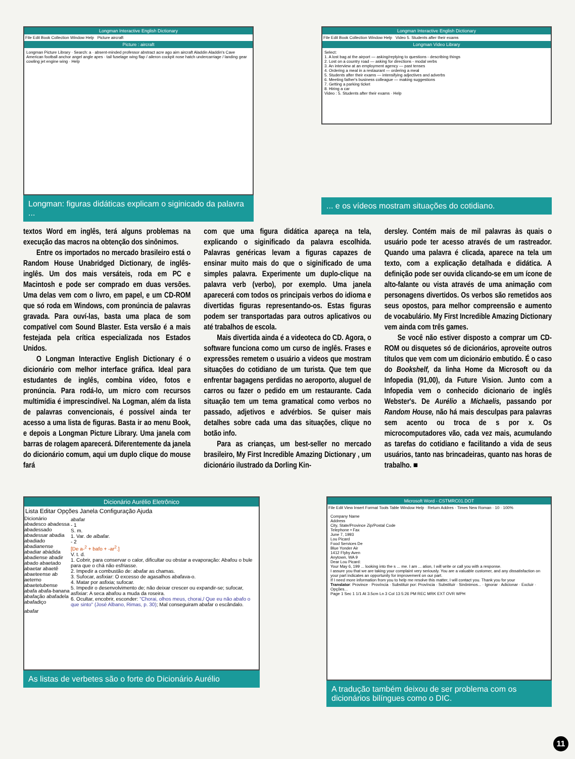Longman Interactive English Dictionary
File Edit Book Collection Window Help Picture aircraft
Picture : aircraft
Longman Picture Library · Search: a · absent-minded professor abstract acre ago aim aircraft Aladdin Aladdin's Cave American football anchor angel angle apes · tail fuselage wing flap / aileron cockpit nose hatch undercarriage / landing gear cowling jet engine wing · Help
Longman: figuras didáticas explicam o siginicado da palavra ...
Longman Interactive English Dictionary
File Edit Book Collection Window Help Video 5. Students after their exams
Longman Video Library
Select:
1. A lost bag at the airport — asking/replying to questions - describing things
2. Lost on a country road — asking for directions - modal verbs
3. An interview at an employment agency — past tenses
4. Ordering a meal in a restaurant — ordering a meal
5. Students after their exams — intensifying adjectives and adverbs
6. Meeting father's business colleague — making suggestions
7. Getting a parking ticket
8. Hiring a car
Video : 5. Students after their exams · Help
... e os vídeos mostram situações do cotidiano.
textos Word em inglês, terá alguns problemas na execução das macros na obtenção dos sinônimos.
Entre os importados no mercado brasileiro está o Random House Unabridged Dictionary, de inglês-inglês. Um dos mais versáteis, roda em PC e Macintosh e pode ser comprado em duas versões. Uma delas vem com o livro, em papel, e um CD-ROM que só roda em Windows, com pronúncia de palavras gravada. Para ouví-las, basta uma placa de som compatível com Sound Blaster. Esta versão é a mais festejada pela crítica especializada nos Estados Unidos.
O Longman Interactive English Dictionary é o dicionário com melhor interface gráfica. Ideal para estudantes de inglês, combina vídeo, fotos e pronúncia. Para rodá-lo, um micro com recursos multimídia é imprescindível. Na Logman, além da lista de palavras convencionais, é possível ainda ter acesso a uma lista de figuras. Basta ir ao menu Book, e depois a Longman Picture Library. Uma janela com barras de rolagem aparecerá. Diferentemente da janela do dicionário comum, aqui um duplo clique do mouse fará
com que uma figura didática apareça na tela, explicando o siginificado da palavra escolhida. Palavras genéricas levam a figuras capazes de ensinar muito mais do que o siginificado de uma simples palavra. Experimente um duplo-clique na palavra verb (verbo), por exemplo. Uma janela aparecerá com todos os principais verbos do idioma e divertidas figuras representando-os. Estas figuras podem ser transportadas para outros aplicativos ou até trabalhos de escola.
Mais divertida ainda é a videoteca do CD. Agora, o software funciona como um curso de inglês. Frases e expressões remetem o usuário a videos que mostram situações do cotidiano de um turista. Que tem que enfrentar bagagens perdidas no aeroporto, aluguel de carros ou fazer o pedido em um restaurante. Cada situação tem um tema gramatical como verbos no passado, adjetivos e advérbios. Se quiser mais detalhes sobre cada uma das situações, clique no botão info.
Para as crianças, um best-seller no mercado brasileiro, My First Incredible Amazing Dictionary , um dicionário ilustrado da Dorling Kin-
dersley. Contém mais de mil palavras às quais o usuário pode ter acesso através de um rastreador. Quando uma palavra é clicada, aparece na tela um texto, com a explicação detalhada e didática. A definição pode ser ouvida clicando-se em um ícone de alto-falante ou vista através de uma animação com personagens divertidos. Os verbos são remetidos aos seus opostos, para melhor compreensão e aumento de vocabulário. My First Incredible Amazing Dictionary vem ainda com três games.
Se você não estiver disposto a comprar um CD-ROM ou disquetes só de dicionários, aproveite outros títulos que vem com um dicionário embutido. É o caso do Bookshelf, da linha Home da Microsoft ou da Infopedia (91,00), da Future Vision. Junto com a Infopedia vem o conhecido dicionario de inglês Webster's. De Aurélio a Michaelis, passando por Random House, não há mais desculpas para palavras sem acento ou troca de s por x. Os microcomputadores vão, cada vez mais, acumulando as tarefas do cotidiano e facilitando a vida de seus usuários, tanto nas brincadeiras, quanto nas horas de trabalho. ■
Dicionário Aurélio Eletrônico
Lista Editar Opções Janela Configuração Ajuda
Dicionário
abadesco abadessa abadessado abadessar abadia abadiado abadianense abadiar abádida abadiense abadir abado abaetado abaetar abaetê abaeteense ab aeterno abaetetubense abafa abafa-banana abafação abafadela abafadiço
abafar
- 1
S. m.
1. Var. de albafar.
- 2
[De a-<sup>2</sup> + bafo + -ar<sup>2</sup>.]
V. t. d.
1. Cobrir, para conservar o calor, dificultar ou obstar a evaporação: Abafou o bule para que o chá não esfriasse.
2. Impedir a combustão de: abafar as chamas.
3. Sufocar, asfixiar: O excesso de agasalhos abafava-o.
4. Matar por asfixia; sufocar.
5. Impedir o desenvolvimento de; não deixar crescer ou expandir-se; sufocar, asfixiar: A seca abafou a muda da roseira.
6. Ocultar, encobrir, esconder: "Chorai, olhos meus, chorai,/ Que eu não abafo o que sinto" (José Albano, Rimas, p. 30); Mal conseguiram abafar o escândalo.
abafar
As listas de verbetes são o forte do Dicionário Aurélio
Microsoft Word - CSTMRC01.DOT
File Edit View Insert Format Tools Table Window Help · Return Addres · Times New Roman · 10 · 100%
Company Name
Address
City, State/Province Zip/Postal Code
Telephone • Fax
June 7, 1993
Lou Picard
Food Services De
Blue Yonder Air
1412 Flyby Aven
Anytown, WA 9
Dear Lou Picard:
Your May 6, 199 ... looking into the s ... me. I am ... ation, I will write or call you with a response.
I assure you that we are taking your complaint very seriously. You are a valuable customer, and any dissatisfaction on your part indicates an opportunity for improvement on our part.
If I need more information from you to help me resolve this matter, I will contact you. Thank you for your
Translator: Province · Província · Substituir por: Província · Substituir · Sinônimos... · Ignorar · Adicionar · Excluir · Opções...
Page 1 Sec 1 1/1 At 3.5cm Ln 3 Col 13 5:26 PM REC MRK EXT OVR WPH
A tradução também deixou de ser problema com os dicionários bilíngues como o DIC.
11